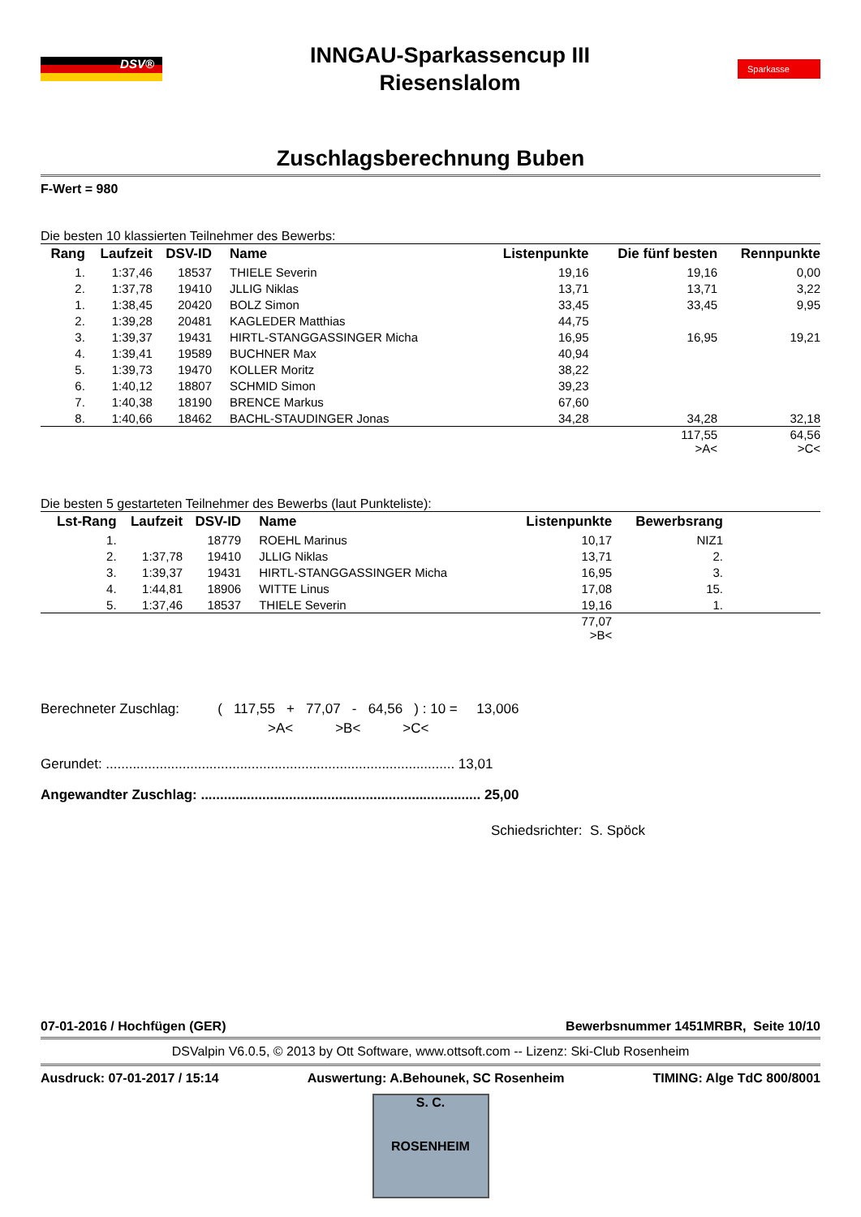DSV®
INNGAU-Sparkassencup III
Riesenslalom
Sparkasse
Zuschlagsberechnung Buben
F-Wert = 980
Die besten 10 klassierten Teilnehmer des Bewerbs:
| Rang | Laufzeit | DSV-ID | Name | Listenpunkte | Die fünf besten | Rennpunkte |
| --- | --- | --- | --- | --- | --- | --- |
| 1. | 1:37,46 | 18537 | THIELE Severin | 19,16 | 19,16 | 0,00 |
| 2. | 1:37,78 | 19410 | JLLIG Niklas | 13,71 | 13,71 | 3,22 |
| 1. | 1:38,45 | 20420 | BOLZ Simon | 33,45 | 33,45 | 9,95 |
| 2. | 1:39,28 | 20481 | KAGLEDER Matthias | 44,75 | | |
| 3. | 1:39,37 | 19431 | HIRTL-STANGGASSINGER Micha | 16,95 | 16,95 | 19,21 |
| 4. | 1:39,41 | 19589 | BUCHNER Max | 40,94 | | |
| 5. | 1:39,73 | 19470 | KOLLER Moritz | 38,22 | | |
| 6. | 1:40,12 | 18807 | SCHMID Simon | 39,23 | | |
| 7. | 1:40,38 | 18190 | BRENCE Markus | 67,60 | | |
| 8. | 1:40,66 | 18462 | BACHL-STAUDINGER Jonas | 34,28 | 34,28 | 32,18 |
| | | | | | 117,55 >A< | 64,56 >C< |
Die besten 5 gestarteten Teilnehmer des Bewerbs (laut Punkteliste):
| Lst-Rang | Laufzeit | DSV-ID | Name | Listenpunkte | Bewerbsrang | |
| --- | --- | --- | --- | --- | --- | --- |
| 1. | | 18779 | ROEHL Marinus | 10,17 | NIZ1 | |
| 2. | 1:37,78 | 19410 | JLLIG Niklas | 13,71 | 2. | |
| 3. | 1:39,37 | 19431 | HIRTL-STANGGASSINGER Micha | 16,95 | 3. | |
| 4. | 1:44,81 | 18906 | WITTE Linus | 17,08 | 15. | |
| 5. | 1:37,46 | 18537 | THIELE Severin | 19,16 | 1. | |
| | | | | 77,07 >B< | | |
Berechneter Zuschlag: ( 117,55 + 77,07 - 64,56 ) : 10 = 13,006
>A< >B< >C<
Gerundet: ........................................................................................... 13,01
Angewandter Zuschlag: ......................................................................... 25,00
Schiedsrichter: S. Spöck
07-01-2016 / Hochfügen (GER) Bewerbsnummer 1451MRBR, Seite 10/10
DSValpin V6.0.5, © 2013 by Ott Software, www.ottsoft.com -- Lizenz: Ski-Club Rosenheim
Ausdruck: 07-01-2017 / 15:14 Auswertung: A.Behounek, SC Rosenheim TIMING: Alge TdC 800/8001
S. C.
ROSENHEIM